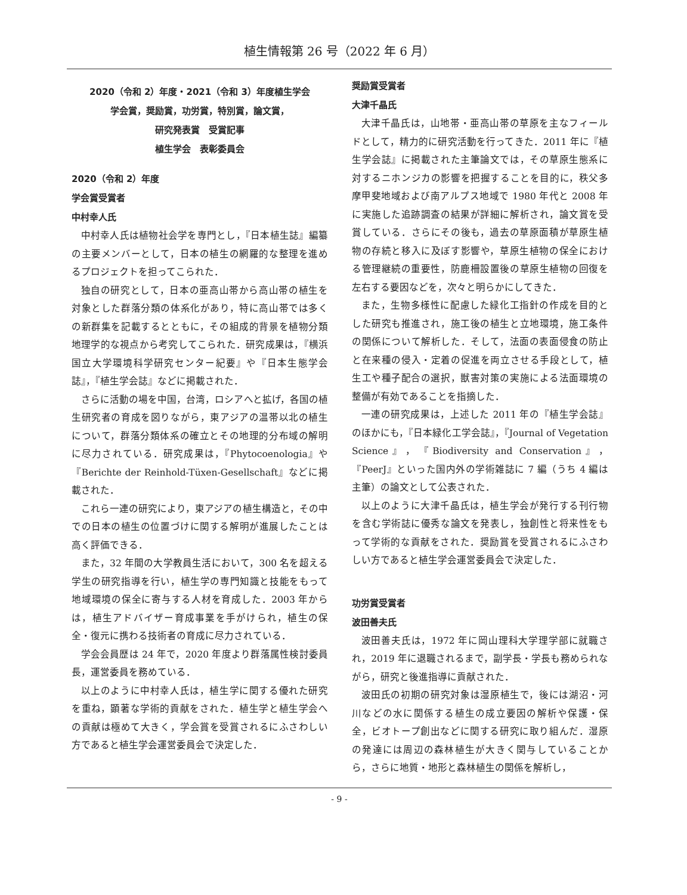植生情報第 26 号（2022 年 6 月）
2020（令和 2）年度・2021（令和 3）年度植生学会
学会賞，奨励賞，功労賞，特別賞，論文賞，
研究発表賞　受賞記事
植生学会　表彰委員会
2020（令和 2）年度
学会賞受賞者
中村幸人氏
中村幸人氏は植物社会学を専門とし，『日本植生誌』編纂の主要メンバーとして，日本の植生の網羅的な整理を進めるプロジェクトを担ってこられた．
独自の研究として，日本の亜高山帯から高山帯の植生を対象とした群落分類の体系化があり，特に高山帯では多くの新群集を記載するとともに，その組成的背景を植物分類地理学的な視点から考究してこられた．研究成果は，『横浜国立大学環境科学研究センター紀要』や『日本生態学会誌』，『植生学会誌』などに掲載された．
さらに活動の場を中国，台湾，ロシアへと拡げ，各国の植生研究者の育成を図りながら，東アジアの温帯以北の植生について，群落分類体系の確立とその地理的分布域の解明に尽力されている．研究成果は，『Phytocoenologia』や『Berichte der Reinhold-Tüxen-Gesellschaft』などに掲載された．
これら一連の研究により，東アジアの植生構造と，その中での日本の植生の位置づけに関する解明が進展したことは高く評価できる．
また，32 年間の大学教員生活において，300 名を超える学生の研究指導を行い，植生学の専門知識と技能をもって地域環境の保全に寄与する人材を育成した．2003 年からは，植生アドバイザー育成事業を手がけられ，植生の保全・復元に携わる技術者の育成に尽力されている．
学会会員歴は 24 年で，2020 年度より群落属性検討委員長，運営委員を務めている．
以上のように中村幸人氏は，植生学に関する優れた研究を重ね，顕著な学術的貢献をされた．植生学と植生学会への貢献は極めて大きく，学会賞を受賞されるにふさわしい方であると植生学会運営委員会で決定した．
奨励賞受賞者
大津千晶氏
大津千晶氏は，山地帯・亜高山帯の草原を主なフィールドとして，精力的に研究活動を行ってきた．2011 年に『植生学会誌』に掲載された主筆論文では，その草原生態系に対するニホンジカの影響を把握することを目的に，秩父多摩甲斐地域および南アルプス地域で 1980 年代と 2008 年に実施した追跡調査の結果が詳細に解析され，論文賞を受賞している．さらにその後も，過去の草原面積が草原生植物の存続と移入に及ぼす影響や，草原生植物の保全における管理継続の重要性，防鹿柵設置後の草原生植物の回復を左右する要因などを，次々と明らかにしてきた．
また，生物多様性に配慮した緑化工指針の作成を目的とした研究も推進され，施工後の植生と立地環境，施工条件の関係について解析した．そして，法面の表面侵食の防止と在来種の侵入・定着の促進を両立させる手段として，植生工や種子配合の選択，獣害対策の実施による法面環境の整備が有効であることを指摘した．
一連の研究成果は，上述した 2011 年の『植生学会誌』のほかにも，『日本緑化工学会誌』，『Journal of Vegetation Science』，『Biodiversity and Conservation』，『PeerJ』といった国内外の学術雑誌に 7 編（うち 4 編は主筆）の論文として公表された．
以上のように大津千晶氏は，植生学会が発行する刊行物を含む学術誌に優秀な論文を発表し，独創性と将来性をもって学術的な貢献をされた．奨励賞を受賞されるにふさわしい方であると植生学会運営委員会で決定した．
功労賞受賞者
波田善夫氏
波田善夫氏は，1972 年に岡山理科大学理学部に就職され，2019 年に退職されるまで，副学長・学長も務められながら，研究と後進指導に貢献された．
波田氏の初期の研究対象は湿原植生で，後には湖沼・河川などの水に関係する植生の成立要因の解析や保護・保全，ビオトープ創出などに関する研究に取り組んだ．湿原の発達には周辺の森林植生が大きく関与していることから，さらに地質・地形と森林植生の関係を解析し，
- 9 -